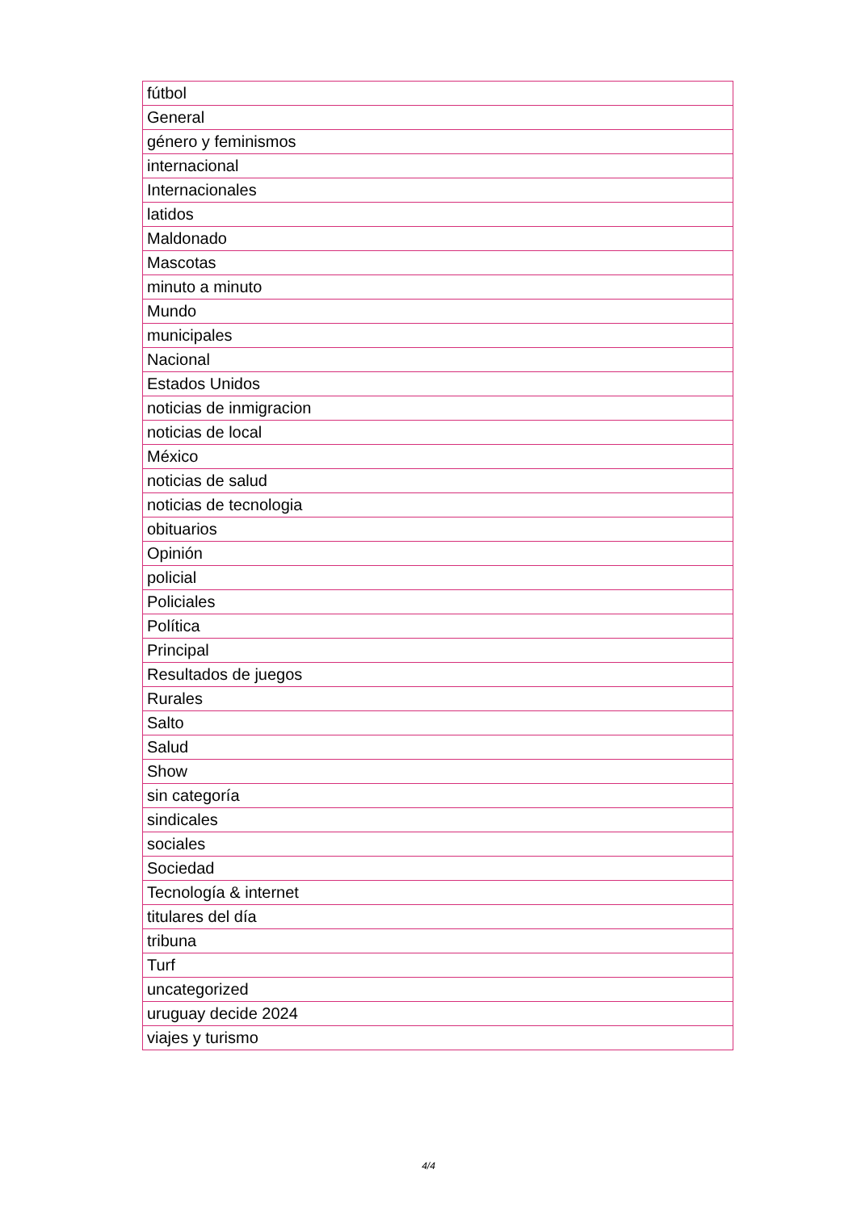| fútbol |
| General |
| género y feminismos |
| internacional |
| Internacionales |
| latidos |
| Maldonado |
| Mascotas |
| minuto a minuto |
| Mundo |
| municipales |
| Nacional |
| Estados Unidos |
| noticias de inmigracion |
| noticias de local |
| México |
| noticias de salud |
| noticias de tecnologia |
| obituarios |
| Opinión |
| policial |
| Policiales |
| Política |
| Principal |
| Resultados de juegos |
| Rurales |
| Salto |
| Salud |
| Show |
| sin categoría |
| sindicales |
| sociales |
| Sociedad |
| Tecnología & internet |
| titulares del día |
| tribuna |
| Turf |
| uncategorized |
| uruguay decide 2024 |
| viajes y turismo |
4/4